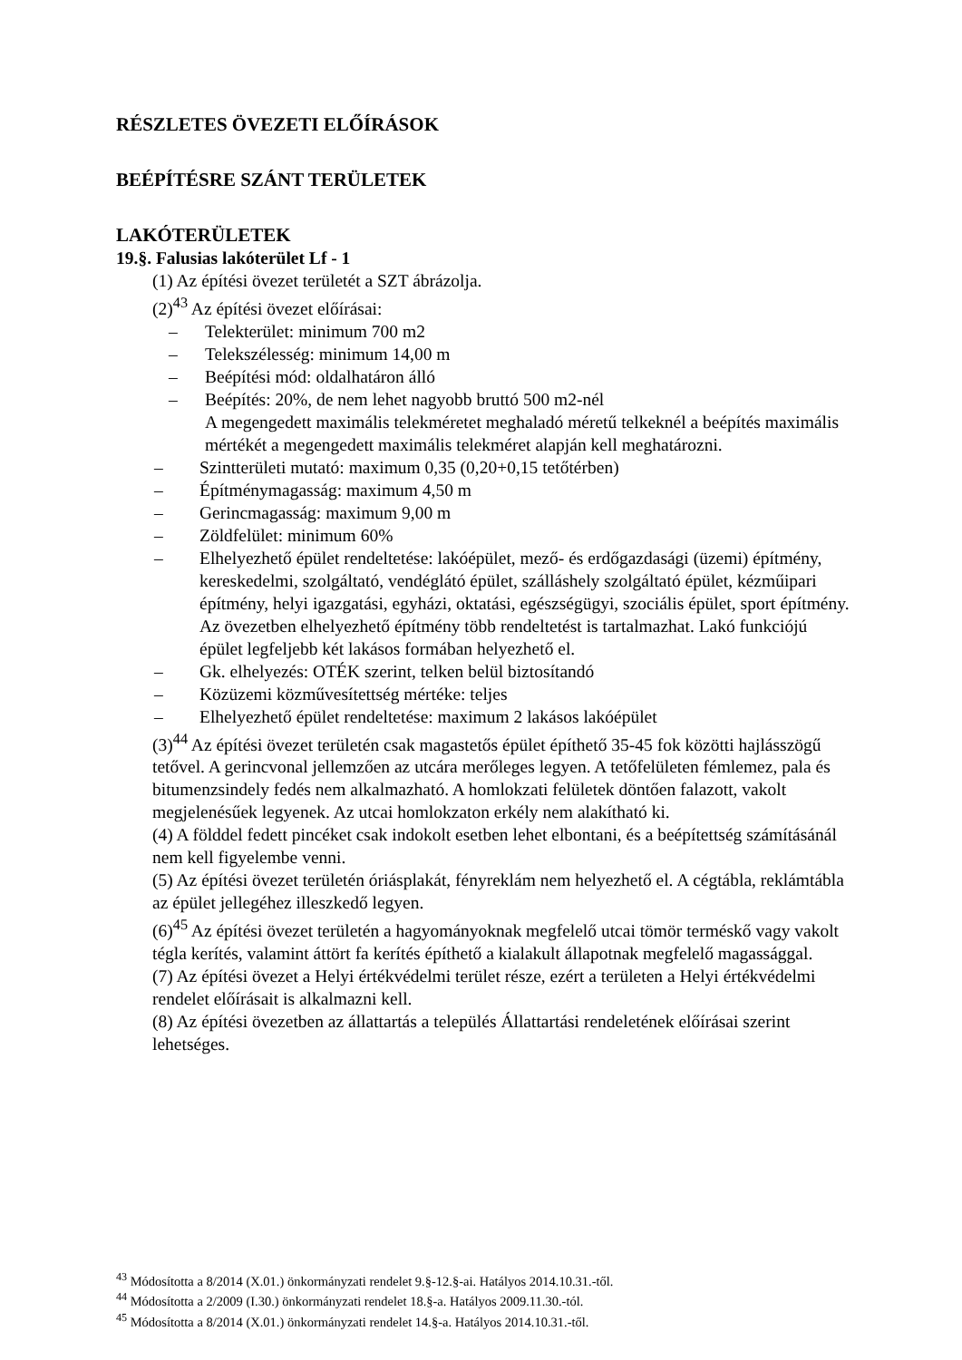RÉSZLETES ÖVEZETI ELŐÍRÁSOK
BEÉPÍTÉSRE SZÁNT TERÜLETEK
LAKÓTERÜLETEK
19.§. Falusias lakóterület Lf - 1
(1) Az építési övezet területét a SZT ábrázolja.
(2)<sup>43</sup> Az építési övezet előírásai:
– Telekterület: minimum 700 m2
– Telekszélesség: minimum 14,00 m
– Beépítési mód: oldalhatáron álló
– Beépítés: 20%, de nem lehet nagyobb bruttó 500 m2-nél
A megengedett maximális telekméretet meghaladó méretű telkeknél a beépítés maximális mértékét a megengedett maximális telekméret alapján kell meghatározni.
– Szintterületi mutató: maximum 0,35 (0,20+0,15 tetőtérben)
– Építménymagasság: maximum 4,50 m
– Gerincmagasság: maximum 9,00 m
– Zöldfelület: minimum 60%
– Elhelyezhető épület rendeltetése: lakóépület, mező- és erdőgazdasági (üzemi) építmény, kereskedelmi, szolgáltató, vendéglátó épület, szálláshely szolgáltató épület, kézműipari építmény, helyi igazgatási, egyházi, oktatási, egészségügyi, szociális épület, sport építmény.
Az övezetben elhelyezhető építmény több rendeltetést is tartalmazhat. Lakó funkciójú épület legfeljebb két lakásos formában helyezhető el.
– Gk. elhelyezés: OTÉK szerint, telken belül biztosítandó
– Közüzemi közművesítettség mértéke: teljes
– Elhelyezhető épület rendeltetése: maximum 2 lakásos lakóépület
(3)<sup>44</sup> Az építési övezet területén csak magastetős épület építhető 35-45 fok közötti hajlásszögű tetővel. A gerincvonal jellemzően az utcára merőleges legyen. A tetőfelületen fémlemez, pala és bitumenzsindely fedés nem alkalmazható. A homlokzati felületek döntően falazott, vakolt megjelenésűek legyenek. Az utcai homlokzaton erkély nem alakítható ki.
(4) A földdel fedett pincéket csak indokolt esetben lehet elbontani, és a beépítettség számításánál nem kell figyelembe venni.
(5) Az építési övezet területén óriásplakát, fényreklám nem helyezhető el. A cégtábla, reklámtábla az épület jellegéhez illeszkedő legyen.
(6)<sup>45</sup> Az építési övezet területén a hagyományoknak megfelelő utcai tömör terméskő vagy vakolt tégla kerítés, valamint áttört fa kerítés építhető a kialakult állapotnak megfelelő magassággal.
(7) Az építési övezet a Helyi értékvédelmi terület része, ezért a területen a Helyi értékvédelmi rendelet előírásait is alkalmazni kell.
(8) Az építési övezetben az állattartás a település Állattartási rendeletének előírásai szerint lehetséges.
<sup>43</sup> Módosította a 8/2014 (X.01.) önkormányzati rendelet 9.§-12.§-ai. Hatályos 2014.10.31.-től.
<sup>44</sup> Módosította a 2/2009 (I.30.) önkormányzati rendelet 18.§-a. Hatályos 2009.11.30.-tól.
<sup>45</sup> Módosította a 8/2014 (X.01.) önkormányzati rendelet 14.§-a. Hatályos 2014.10.31.-től.